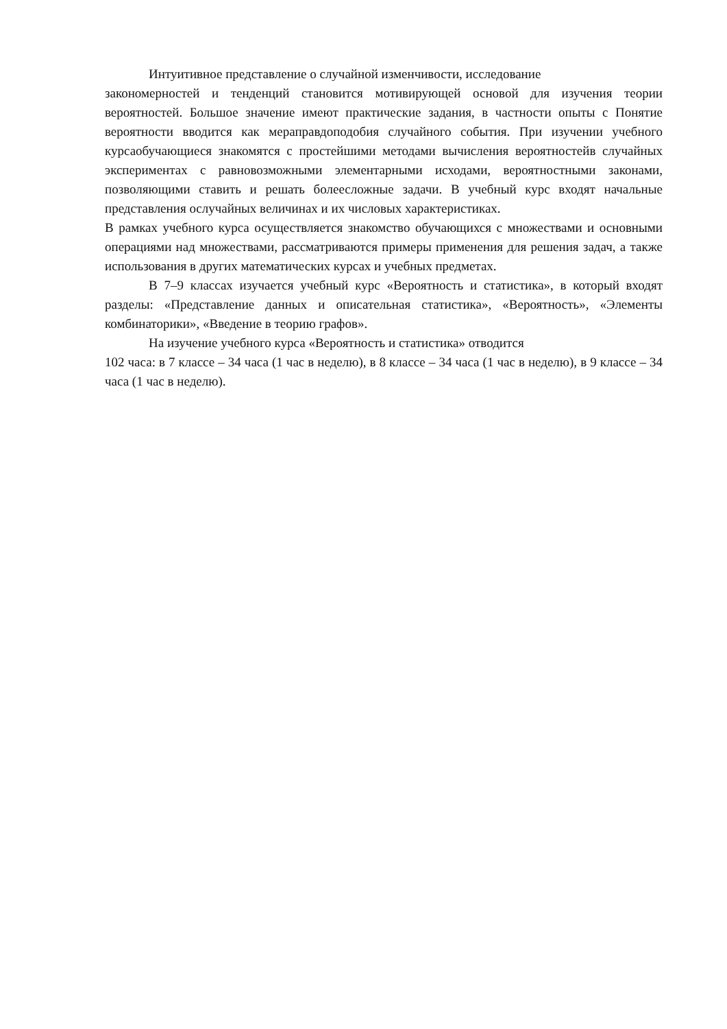Интуитивное представление о случайной изменчивости, исследование
закономерностей и тенденций становится мотивирующей основой для изучения теории вероятностей. Большое значение имеют практические задания, в частности опыты с Понятие вероятности вводится как мераправдоподобия случайного события. При изучении учебного курсаобучающиеся знакомятся с простейшими методами вычисления вероятностейв случайных экспериментах с равновозможными элементарными исходами, вероятностными законами, позволяющими ставить и решать болеесложные задачи. В учебный курс входят начальные представления ослучайных величинах и их числовых характеристиках.
В рамках учебного курса осуществляется знакомство обучающихся с множествами и основными операциями над множествами, рассматриваются примеры применения для решения задач, а также использования в других математических курсах и учебных предметах.
В 7–9 классах изучается учебный курс «Вероятность и статистика», в который входят разделы: «Представление данных и описательная статистика», «Вероятность», «Элементы комбинаторики», «Введение в теорию графов».
На изучение учебного курса «Вероятность и статистика» отводится
102 часа: в 7 классе – 34 часа (1 час в неделю), в 8 классе – 34 часа (1 час в неделю), в 9 классе – 34 часа (1 час в неделю).